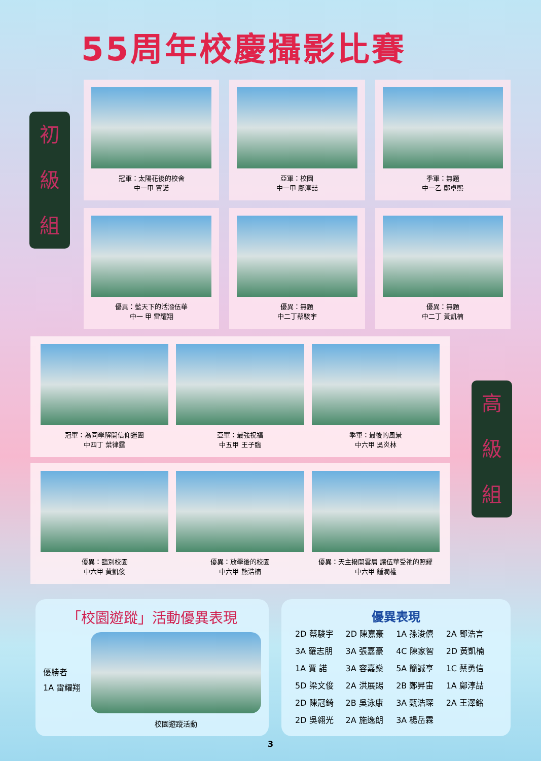55周年校慶攝影比賽
初
級
組
冠軍：太陽花後的校舍
中一甲 賈諾
亞軍：校園
中一甲 鄺淳喆
季軍：無題
中一乙 鄭卓熙
優異：藍天下的活潑伍華
中一 甲 雷耀翔
優異：無題
中二丁蔡駿宇
優異：無題
中二丁 黃凱楠
高
級
組
冠軍：為同學解開信仰迷團
中四丁 葉律霆
亞軍：最強祝福
中五甲 王子臨
季軍：最後的風景
中六甲 吳炎林
優異：臨別校園
中六甲 黃凱俊
優異：放學後的校園
中六甲 熊浩楠
優異：天主撥開雲層 讓伍華受祂的照耀
中六甲 鍾潤權
「校園遊蹤」活動優異表現
優勝者
1A 雷耀翔
校園遊蹤活動
優異表現
| 2D 蔡駿宇 | 2D 陳嘉豪 | 1A 孫浚僖 | 2A 鄧浩言 |
| 3A 羅志朋 | 3A 張嘉豪 | 4C 陳家智 | 2D 黃凱楠 |
| 1A 賈 諾 | 3A 容嘉燊 | 5A 簡誠亨 | 1C 蔡勇信 |
| 5D 梁文俊 | 2A 洪展賜 | 2B 鄭昇宙 | 1A 鄺淳喆 |
| 2D 陳冠錡 | 2B 吳泳康 | 3A 甄浩琛 | 2A 王澤銘 |
| 2D 吳翱光 | 2A 施逸朗 | 3A 楊岳霖 | |
3